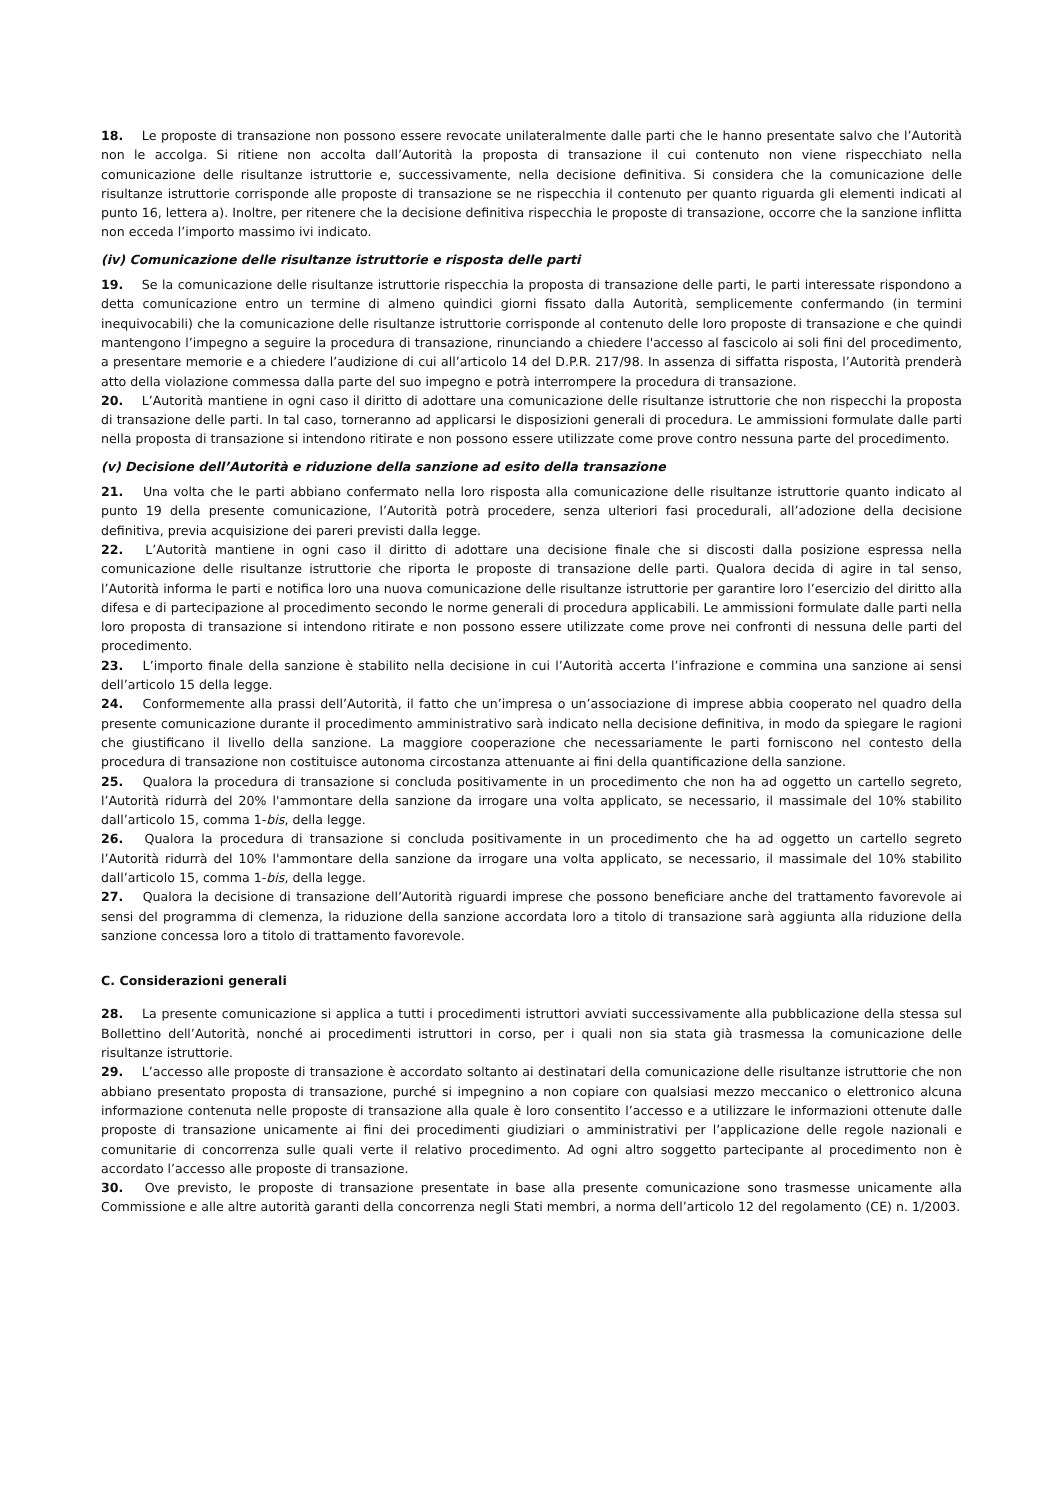18. Le proposte di transazione non possono essere revocate unilateralmente dalle parti che le hanno presentate salvo che l’Autorità non le accolga. Si ritiene non accolta dall’Autorità la proposta di transazione il cui contenuto non viene rispecchiato nella comunicazione delle risultanze istruttorie e, successivamente, nella decisione definitiva. Si considera che la comunicazione delle risultanze istruttorie corrisponde alle proposte di transazione se ne rispecchia il contenuto per quanto riguarda gli elementi indicati al punto 16, lettera a). Inoltre, per ritenere che la decisione definitiva rispecchia le proposte di transazione, occorre che la sanzione inflitta non ecceda l’importo massimo ivi indicato.
(iv) Comunicazione delle risultanze istruttorie e risposta delle parti
19. Se la comunicazione delle risultanze istruttorie rispecchia la proposta di transazione delle parti, le parti interessate rispondono a detta comunicazione entro un termine di almeno quindici giorni fissato dalla Autorità, semplicemente confermando (in termini inequivocabili) che la comunicazione delle risultanze istruttorie corrisponde al contenuto delle loro proposte di transazione e che quindi mantengono l’impegno a seguire la procedura di transazione, rinunciando a chiedere l'accesso al fascicolo ai soli fini del procedimento, a presentare memorie e a chiedere l’audizione di cui all’articolo 14 del D.P.R. 217/98. In assenza di siffatta risposta, l’Autorità prenderà atto della violazione commessa dalla parte del suo impegno e potrà interrompere la procedura di transazione.
20. L’Autorità mantiene in ogni caso il diritto di adottare una comunicazione delle risultanze istruttorie che non rispecchi la proposta di transazione delle parti. In tal caso, torneranno ad applicarsi le disposizioni generali di procedura. Le ammissioni formulate dalle parti nella proposta di transazione si intendono ritirate e non possono essere utilizzate come prove contro nessuna parte del procedimento.
(v) Decisione dell’Autorità e riduzione della sanzione ad esito della transazione
21. Una volta che le parti abbiano confermato nella loro risposta alla comunicazione delle risultanze istruttorie quanto indicato al punto 19 della presente comunicazione, l’Autorità potrà procedere, senza ulteriori fasi procedurali, all’adozione della decisione definitiva, previa acquisizione dei pareri previsti dalla legge.
22. L’Autorità mantiene in ogni caso il diritto di adottare una decisione finale che si discosti dalla posizione espressa nella comunicazione delle risultanze istruttorie che riporta le proposte di transazione delle parti. Qualora decida di agire in tal senso, l’Autorità informa le parti e notifica loro una nuova comunicazione delle risultanze istruttorie per garantire loro l’esercizio del diritto alla difesa e di partecipazione al procedimento secondo le norme generali di procedura applicabili. Le ammissioni formulate dalle parti nella loro proposta di transazione si intendono ritirate e non possono essere utilizzate come prove nei confronti di nessuna delle parti del procedimento.
23. L’importo finale della sanzione è stabilito nella decisione in cui l’Autorità accerta l’infrazione e commina una sanzione ai sensi dell’articolo 15 della legge.
24. Conformemente alla prassi dell’Autorità, il fatto che un’impresa o un’associazione di imprese abbia cooperato nel quadro della presente comunicazione durante il procedimento amministrativo sarà indicato nella decisione definitiva, in modo da spiegare le ragioni che giustificano il livello della sanzione. La maggiore cooperazione che necessariamente le parti forniscono nel contesto della procedura di transazione non costituisce autonoma circostanza attenuante ai fini della quantificazione della sanzione.
25. Qualora la procedura di transazione si concluda positivamente in un procedimento che non ha ad oggetto un cartello segreto, l’Autorità ridurrà del 20% l'ammontare della sanzione da irrogare una volta applicato, se necessario, il massimale del 10% stabilito dall’articolo 15, comma 1-bis, della legge.
26. Qualora la procedura di transazione si concluda positivamente in un procedimento che ha ad oggetto un cartello segreto l’Autorità ridurrà del 10% l'ammontare della sanzione da irrogare una volta applicato, se necessario, il massimale del 10% stabilito dall’articolo 15, comma 1-bis, della legge.
27. Qualora la decisione di transazione dell’Autorità riguardi imprese che possono beneficiare anche del trattamento favorevole ai sensi del programma di clemenza, la riduzione della sanzione accordata loro a titolo di transazione sarà aggiunta alla riduzione della sanzione concessa loro a titolo di trattamento favorevole.
C. Considerazioni generali
28. La presente comunicazione si applica a tutti i procedimenti istruttori avviati successivamente alla pubblicazione della stessa sul Bollettino dell’Autorità, nonché ai procedimenti istruttori in corso, per i quali non sia stata già trasmessa la comunicazione delle risultanze istruttorie.
29. L’accesso alle proposte di transazione è accordato soltanto ai destinatari della comunicazione delle risultanze istruttorie che non abbiano presentato proposta di transazione, purché si impegnino a non copiare con qualsiasi mezzo meccanico o elettronico alcuna informazione contenuta nelle proposte di transazione alla quale è loro consentito l’accesso e a utilizzare le informazioni ottenute dalle proposte di transazione unicamente ai fini dei procedimenti giudiziari o amministrativi per l’applicazione delle regole nazionali e comunitarie di concorrenza sulle quali verte il relativo procedimento. Ad ogni altro soggetto partecipante al procedimento non è accordato l’accesso alle proposte di transazione.
30. Ove previsto, le proposte di transazione presentate in base alla presente comunicazione sono trasmesse unicamente alla Commissione e alle altre autorità garanti della concorrenza negli Stati membri, a norma dell’articolo 12 del regolamento (CE) n. 1/2003.